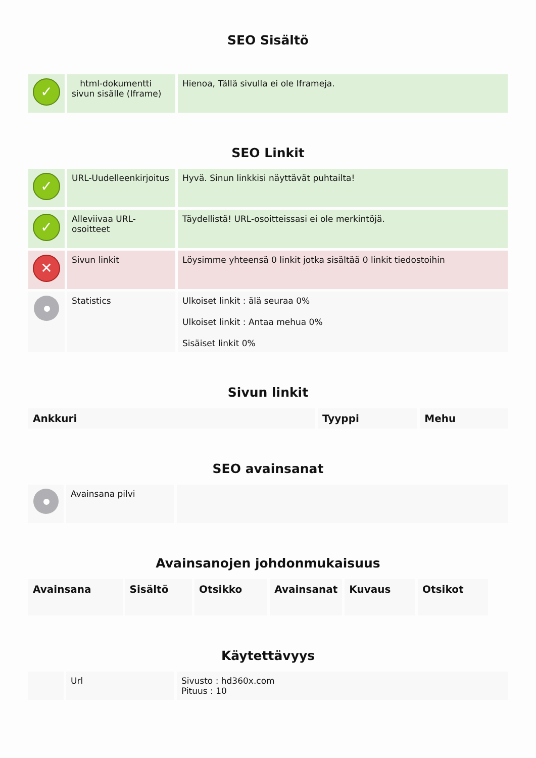SEO Sisältö
| ✓ | html-dokumentti sivun sisälle (Iframe) | Hienoa, Tällä sivulla ei ole Iframeja. |
SEO Linkit
| ✓ | URL-Uudelleenkirjoitus | Hyvä. Sinun linkkisi näyttävät puhtailta! |
| ✓ | Alleviivaa URL-osoitteet | Täydellistä! URL-osoitteissasi ei ole merkintöjä. |
| ✕ | Sivun linkit | Löysimme yhteensä 0 linkit jotka sisältää 0 linkit tiedostoihin |
| | Statistics | Ulkoiset linkit : älä seuraa 0% Ulkoiset linkit : Antaa mehua 0% Sisäiset linkit 0% |
Sivun linkit
| Ankkuri | Tyyppi | Mehu |
| --- | --- | --- |
SEO avainsanat
| | Avainsana pilvi | |
Avainsanojen johdonmukaisuus
| Avainsana | Sisältö | Otsikko | Avainsanat | Kuvaus | Otsikot |
| --- | --- | --- | --- | --- | --- |
Käytettävyys
| | Url | Sivusto : hd360x.com Pituus : 10 |